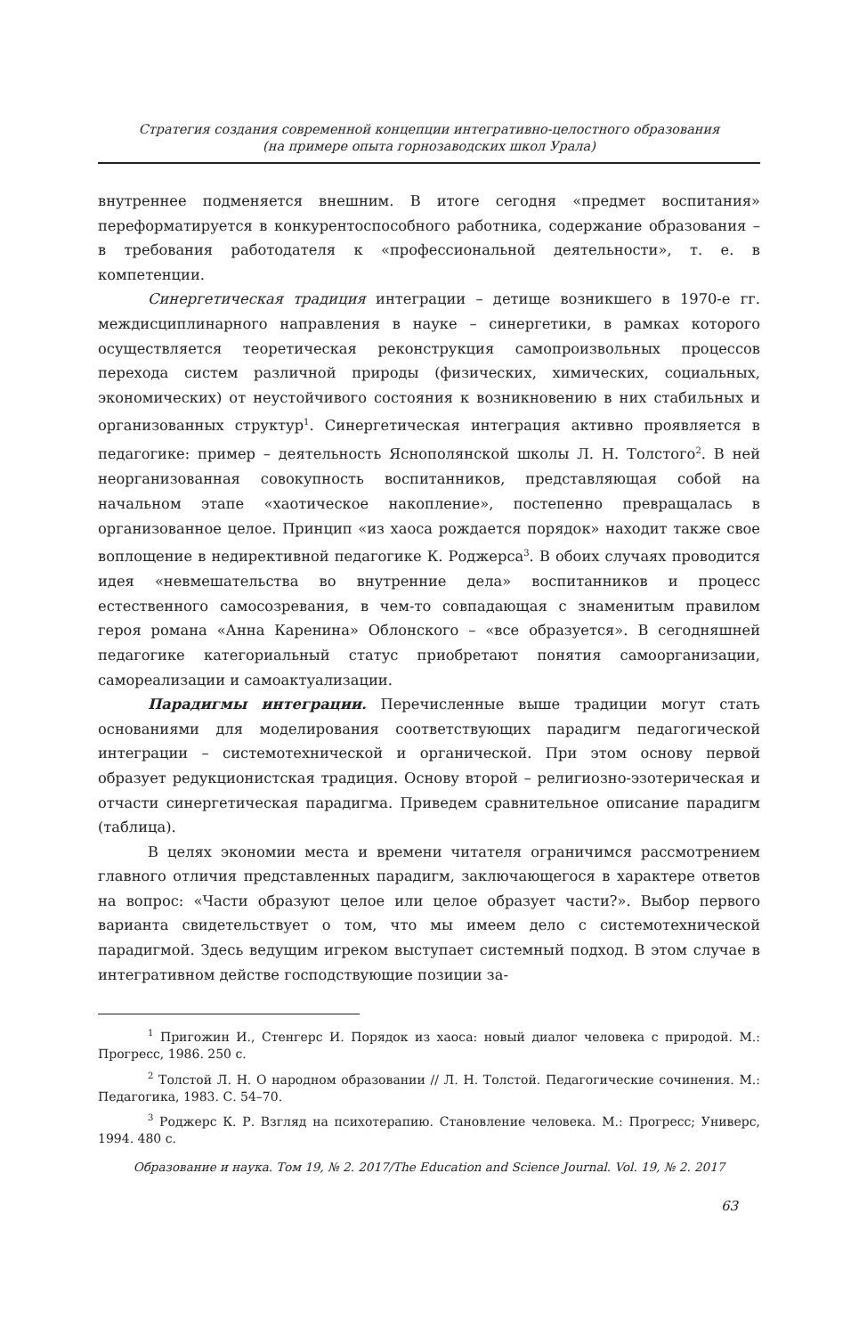Стратегия создания современной концепции интегративно-целостного образования
(на примере опыта горнозаводских школ Урала)
внутреннее подменяется внешним. В итоге сегодня «предмет воспитания» переформатируется в конкурентоспособного работника, содержание образования – в требования работодателя к «профессиональной деятельности», т. е. в компетенции.
Синергетическая традиция интеграции – детище возникшего в 1970-е гг. междисциплинарного направления в науке – синергетики, в рамках которого осуществляется теоретическая реконструкция самопроизвольных процессов перехода систем различной природы (физических, химических, социальных, экономических) от неустойчивого состояния к возникновению в них стабильных и организованных структур<sup>1</sup>. Синергетическая интеграция активно проявляется в педагогике: пример – деятельность Яснополянской школы Л. Н. Толстого<sup>2</sup>. В ней неорганизованная совокупность воспитанников, представляющая собой на начальном этапе «хаотическое накопление», постепенно превращалась в организованное целое. Принцип «из хаоса рождается порядок» находит также свое воплощение в недирективной педагогике К. Роджерса<sup>3</sup>. В обоих случаях проводится идея «невмешательства во внутренние дела» воспитанников и процесс естественного самосозревания, в чем-то совпадающая с знаменитым правилом героя романа «Анна Каренина» Облонского – «все образуется». В сегодняшней педагогике категориальный статус приобретают понятия самоорганизации, самореализации и самоактуализации.
Парадигмы интеграции. Перечисленные выше традиции могут стать основаниями для моделирования соответствующих парадигм педагогической интеграции – системотехнической и органической. При этом основу первой образует редукционистская традиция. Основу второй – религиозно-эзотерическая и отчасти синергетическая парадигма. Приведем сравнительное описание парадигм (таблица).
В целях экономии места и времени читателя ограничимся рассмотрением главного отличия представленных парадигм, заключающегося в характере ответов на вопрос: «Части образуют целое или целое образует части?». Выбор первого варианта свидетельствует о том, что мы имеем дело с системотехнической парадигмой. Здесь ведущим игреком выступает системный подход. В этом случае в интегративном действе господствующие позиции за-
<sup>1</sup> Пригожин И., Стенгерс И. Порядок из хаоса: новый диалог человека с природой. М.: Прогресс, 1986. 250 с.
<sup>2</sup> Толстой Л. Н. О народном образовании // Л. Н. Толстой. Педагогические сочинения. М.: Педагогика, 1983. С. 54–70.
<sup>3</sup> Роджерс К. Р. Взгляд на психотерапию. Становление человека. М.: Прогресс; Универс, 1994. 480 с.
Образование и наука. Том 19, № 2. 2017/The Education and Science Journal. Vol. 19, № 2. 2017
63